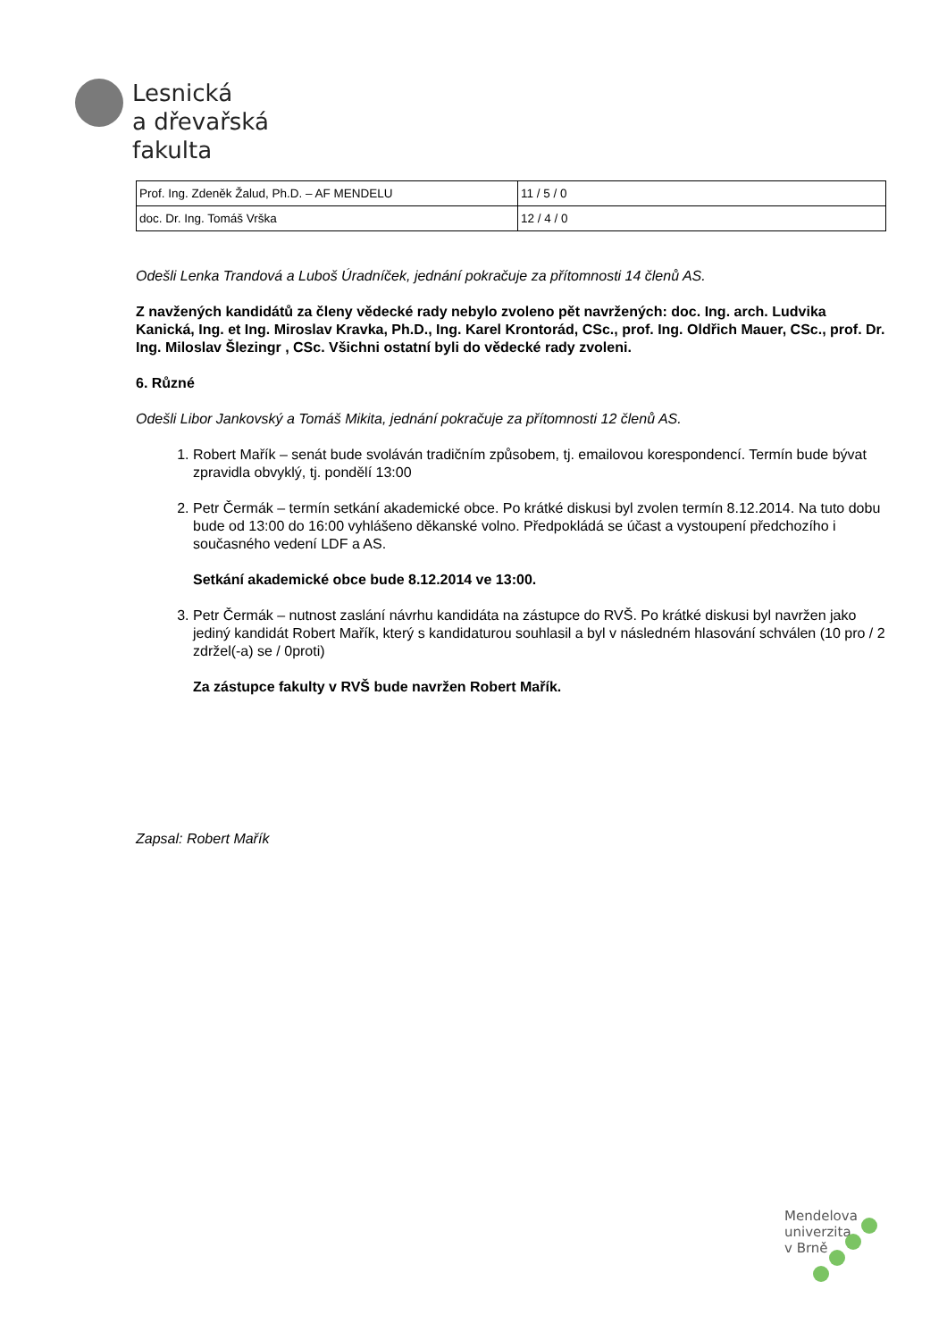Lesnická
a dřevařská
fakulta
| Prof. Ing. Zdeněk Žalud, Ph.D. – AF MENDELU | 11 / 5 / 0 |
| doc. Dr. Ing. Tomáš Vrška | 12 / 4 / 0 |
Odešli Lenka Trandová a Luboš Úradníček, jednání pokračuje za přítomnosti 14 členů AS.
Z navžených kandidátů za členy vědecké rady nebylo zvoleno pět navržených: doc. Ing. arch. Ludvika Kanická, Ing. et Ing. Miroslav Kravka, Ph.D., Ing. Karel Krontorád, CSc., prof. Ing. Oldřich Mauer, CSc., prof. Dr. Ing. Miloslav Šlezingr , CSc. Všichni ostatní byli do vědecké rady zvoleni.
6. Různé
Odešli Libor Jankovský a Tomáš Mikita, jednání pokračuje za přítomnosti 12 členů AS.
1. Robert Mařík – senát bude svoláván tradičním způsobem, tj. emailovou korespondencí. Termín bude bývat zpravidla obvyklý, tj. pondělí 13:00
2. Petr Čermák – termín setkání akademické obce. Po krátké diskusi byl zvolen termín 8.12.2014. Na tuto dobu bude od 13:00 do 16:00 vyhlášeno děkanské volno. Předpokládá se účast a vystoupení předchozího i současného vedení LDF a AS.
Setkání akademické obce bude 8.12.2014 ve 13:00.
3. Petr Čermák – nutnost zaslání návrhu kandidáta na zástupce do RVŠ. Po krátké diskusi byl navržen jako jediný kandidát Robert Mařík, který s kandidaturou souhlasil a byl v následném hlasování schválen (10 pro / 2 zdržel(-a) se / 0proti)
Za zástupce fakulty v RVŠ bude navržen Robert Mařík.
Zapsal: Robert Mařík
Mendelova
univerzita
v Brně